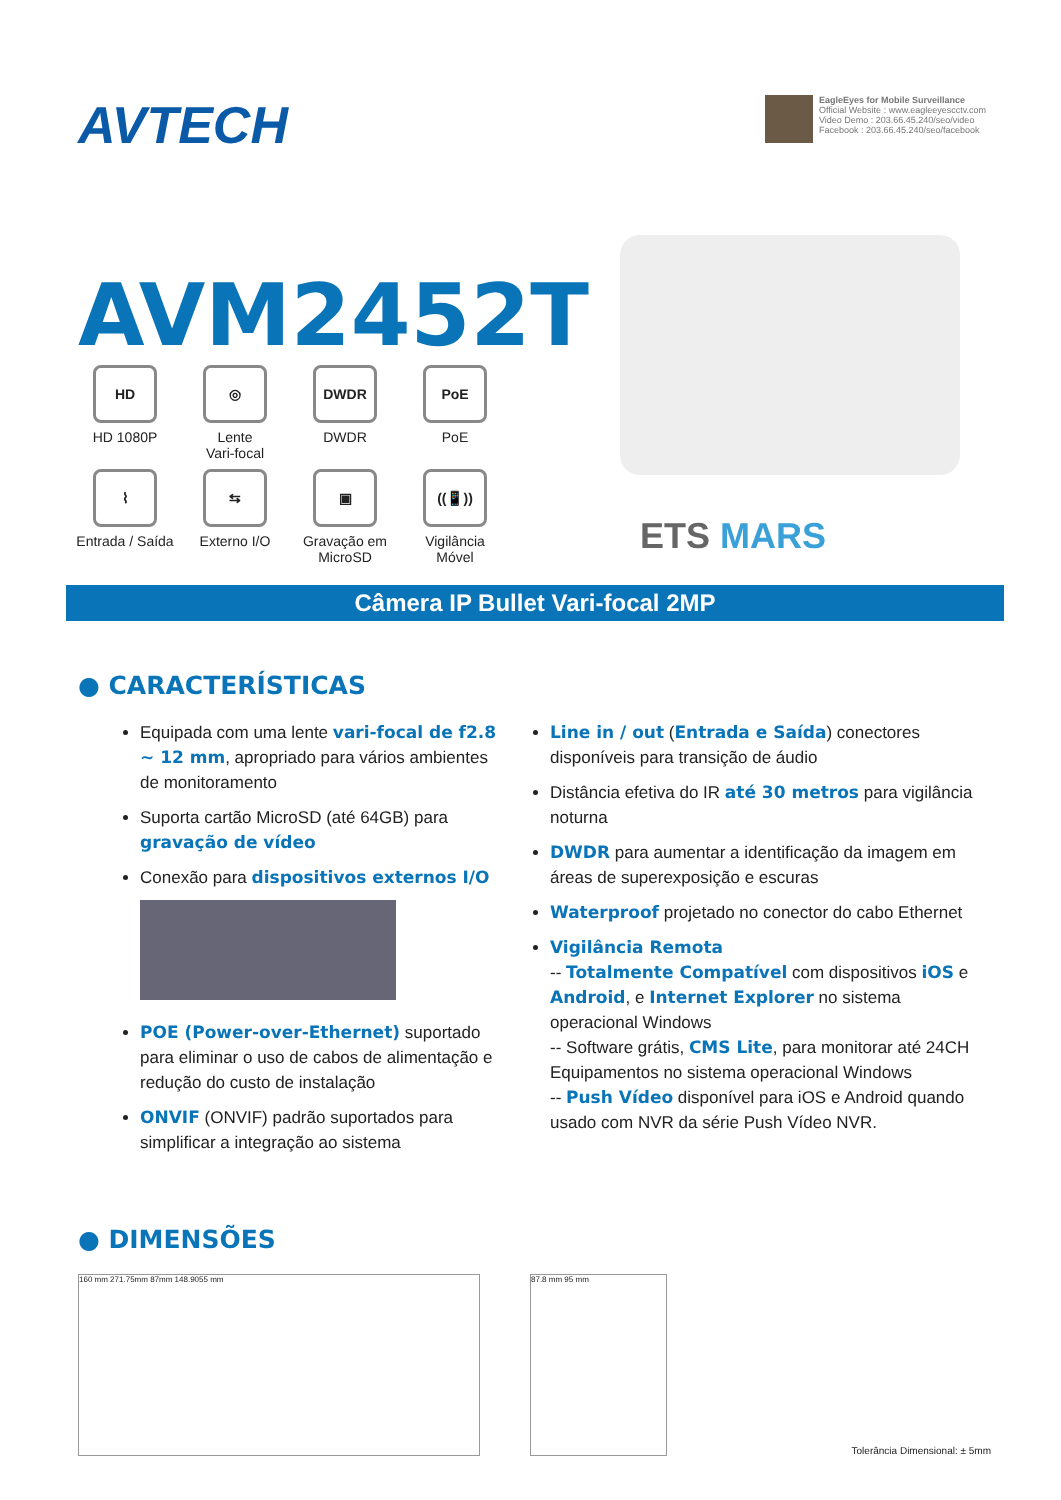AVTECH
EagleEyes for Mobile Surveillance
Official Website : www.eagleeyescctv.com
Video Demo : 203.66.45.240/seo/video
Facebook : 203.66.45.240/seo/facebook
AVM2452T
HD
HD 1080P
◎
Lente
Vari-focal
DWDR
DWDR
PoE
PoE
⌇
Entrada / Saída
⇆
Externo I/O
▣
Gravação em
MicroSD
((📱))
Vigilância
Móvel
ETS MARS
Câmera IP Bullet Vari-focal 2MP
● CARACTERÍSTICAS
Equipada com uma lente vari-focal de f2.8 ~ 12 mm, apropriado para vários ambientes de monitoramento
Suporta cartão MicroSD (até 64GB) para gravação de vídeo
Conexão para dispositivos externos I/O
POE (Power-over-Ethernet) suportado para eliminar o uso de cabos de alimentação e redução do custo de instalação
ONVIF (ONVIF) padrão suportados para simplificar a integração ao sistema
Line in / out (Entrada e Saída) conectores disponíveis para transição de áudio
Distância efetiva do IR até 30 metros para vigilância noturna
DWDR para aumentar a identificação da imagem em áreas de superexposição e escuras
Waterproof projetado no conector do cabo Ethernet
Vigilância Remota
-- Totalmente Compatível com dispositivos iOS e Android, e Internet Explorer no sistema operacional Windows
-- Software grátis, CMS Lite, para monitorar até 24CH Equipamentos no sistema operacional Windows
-- Push Vídeo disponível para iOS e Android quando usado com NVR da série Push Vídeo NVR.
● DIMENSÕES
160 mm 271.75mm 87mm 148.9055 mm 87.8 mm 95 mm
Tolerância Dimensional: ± 5mm